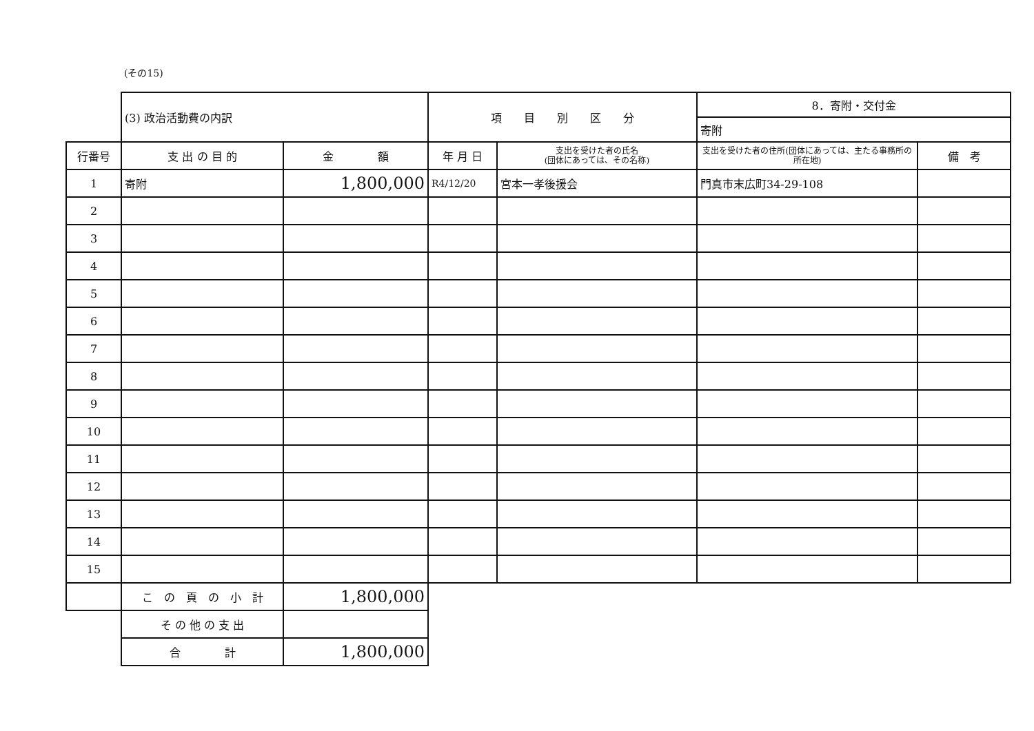(その15)
| | (3) 政治活動費の内訳 | | 項 目 別 区 分 | | 8．寄附・交付金 | |
| | | | | | 寄附 | |
| 行番号 | 支 出 の 目 的 | 金 額 | 年 月 日 | 支出を受けた者の氏名 (団体にあっては、その名称) | 支出を受けた者の住所(団体にあっては、主たる事務所の所在地) | 備 考 |
| 1 | 寄附 | 1,800,000 | R4/12/20 | 宮本一孝後援会 | 門真市末広町34-29-108 | |
| 2 | | | | | | |
| 3 | | | | | | |
| 4 | | | | | | |
| 5 | | | | | | |
| 6 | | | | | | |
| 7 | | | | | | |
| 8 | | | | | | |
| 9 | | | | | | |
| 10 | | | | | | |
| 11 | | | | | | |
| 12 | | | | | | |
| 13 | | | | | | |
| 14 | | | | | | |
| 15 | | | | | | |
| | こ の 頁 の 小 計 | 1,800,000 | | | | |
| | そ の 他 の 支 出 | | | | | |
| | 合 計 | 1,800,000 | | | | |